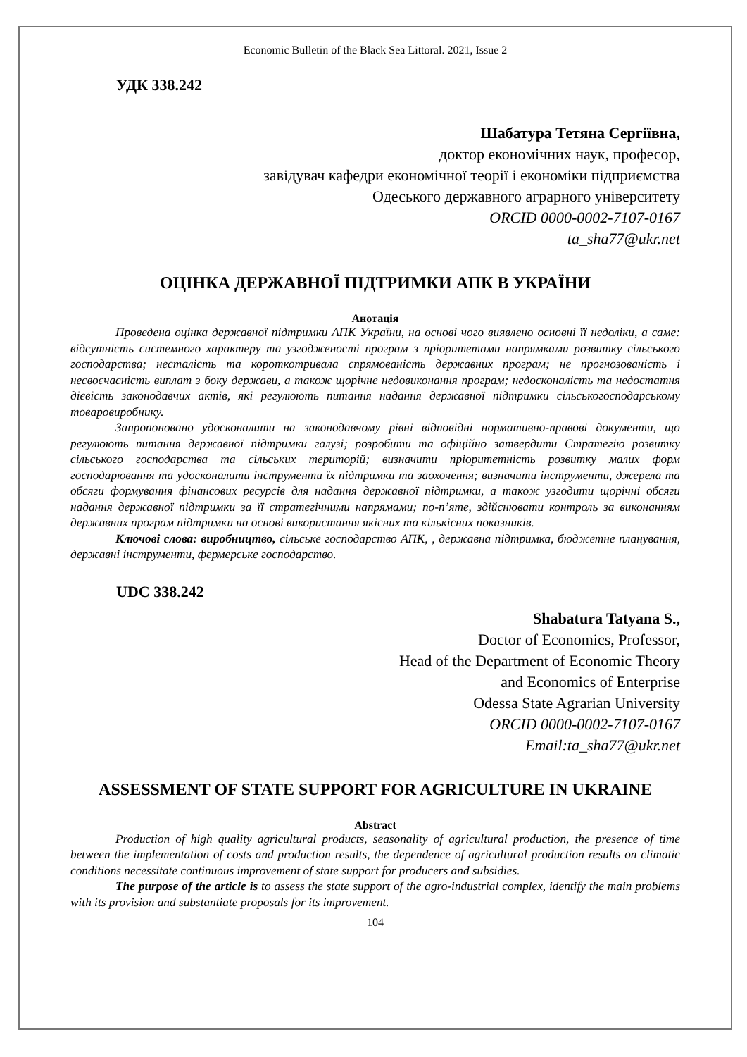Economic Bulletin of the Black Sea Littoral. 2021, Issue 2
УДК 338.242
Шабатура Тетяна Сергіївна,
доктор економічних наук, професор,
завідувач кафедри економічної теорії і економіки підприємства
Одеського державного аграрного університету
ORCID 0000-0002-7107-0167
ta_sha77@ukr.net
ОЦІНКА ДЕРЖАВНОЇ ПІДТРИМКИ АПК В УКРАЇНИ
Анотація
Проведена оцінка державної підтримки АПК України, на основі чого виявлено основні її недоліки, а саме: відсутність системного характеру та узгодженості програм з пріоритетами напрямками розвитку сільського господарства; несталість та короткотривала спрямованість державних програм; не прогнозованість і несвоєчасність виплат з боку держави, а також щорічне недовиконання програм; недосконалість та недостатня дієвість законодавчих актів, які регулюють питання надання державної підтримки сільськогосподарському товаровиробнику.
Запропоновано удосконалити на законодавчому рівні відповідні нормативно-правові документи, що регулюють питання державної підтримки галузі; розробити та офіційно затвердити Стратегію розвитку сільського господарства та сільських територій; визначити пріоритетність розвитку малих форм господарювання та удосконалити інструменти їх підтримки та заохочення; визначити інструменти, джерела та обсяги формування фінансових ресурсів для надання державної підтримки, а також узгодити щорічні обсяги надання державної підтримки за її стратегічними напрямами; по-п’яте, здійснювати контроль за виконанням державних програм підтримки на основі використання якісних та кількісних показників.
Ключові слова: виробництво, сільське господарство АПК, , державна підтримка, бюджетне планування, державні інструменти, фермерське господарство.
UDC 338.242
Shabatura Tatyana S.,
Doctor of Economics, Professor,
Head of the Department of Economic Theory
and Economics of Enterprise
Odessa State Agrarian University
ORCID 0000-0002-7107-0167
Email:ta_sha77@ukr.net
ASSESSMENT OF STATE SUPPORT FOR AGRICULTURE IN UKRAINE
Abstract
Production of high quality agricultural products, seasonality of agricultural production, the presence of time between the implementation of costs and production results, the dependence of agricultural production results on climatic conditions necessitate continuous improvement of state support for producers and subsidies.
The purpose of the article is to assess the state support of the agro-industrial complex, identify the main problems with its provision and substantiate proposals for its improvement.
104